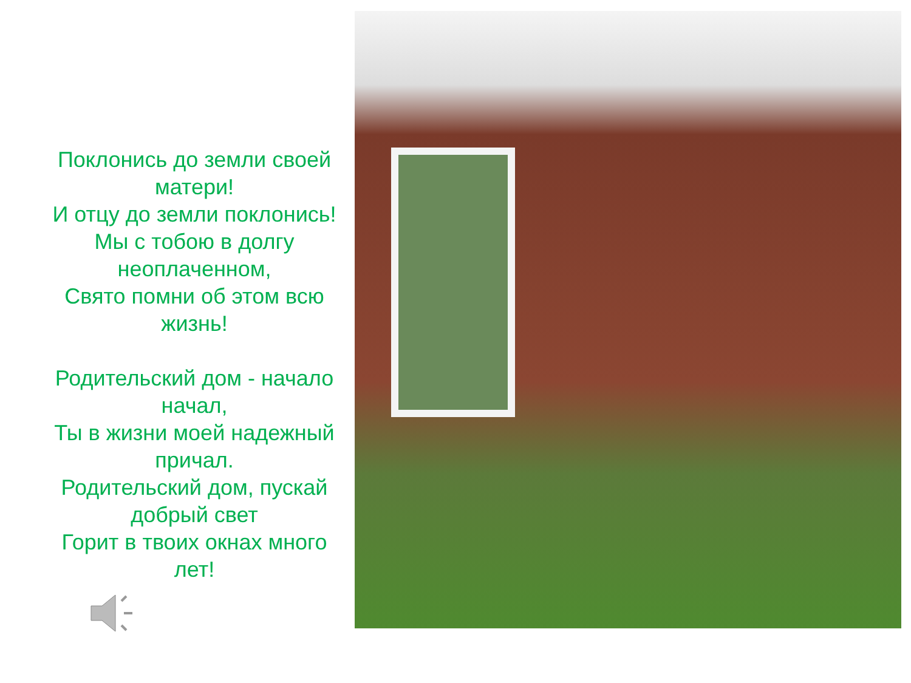Поклонись до земли своей матери!
И отцу до земли поклонись!
Мы с тобою в долгу неоплаченном,
Свято помни об этом всю жизнь!
Родительский дом - начало начал,
Ты в жизни моей надежный причал.
Родительский дом, пускай добрый свет
Горит в твоих окнах много лет!